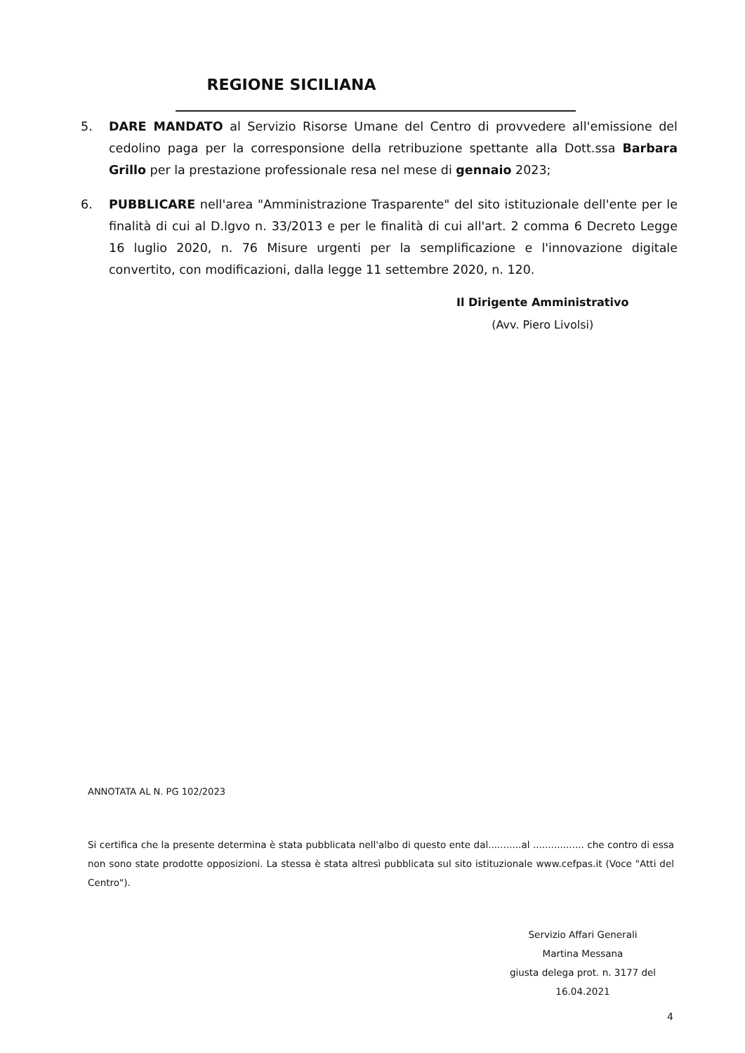REGIONE SICILIANA
5. DARE MANDATO al Servizio Risorse Umane del Centro di provvedere all'emissione del cedolino paga per la corresponsione della retribuzione spettante alla Dott.ssa Barbara Grillo per la prestazione professionale resa nel mese di gennaio 2023;
6. PUBBLICARE nell'area "Amministrazione Trasparente" del sito istituzionale dell'ente per le finalità di cui al D.lgvo n. 33/2013 e per le finalità di cui all'art. 2 comma 6 Decreto Legge 16 luglio 2020, n. 76 Misure urgenti per la semplificazione e l'innovazione digitale convertito, con modificazioni, dalla legge 11 settembre 2020, n. 120.
Il Dirigente Amministrativo
(Avv. Piero Livolsi)
ANNOTATA AL N. PG 102/2023
Si certifica che la presente determina è stata pubblicata nell'albo di questo ente dal...........al ................. che contro di essa non sono state prodotte opposizioni. La stessa è stata altresì pubblicata sul sito istituzionale www.cefpas.it (Voce "Atti del Centro").
Servizio Affari Generali
Martina Messana
giusta delega prot. n. 3177 del 16.04.2021
4